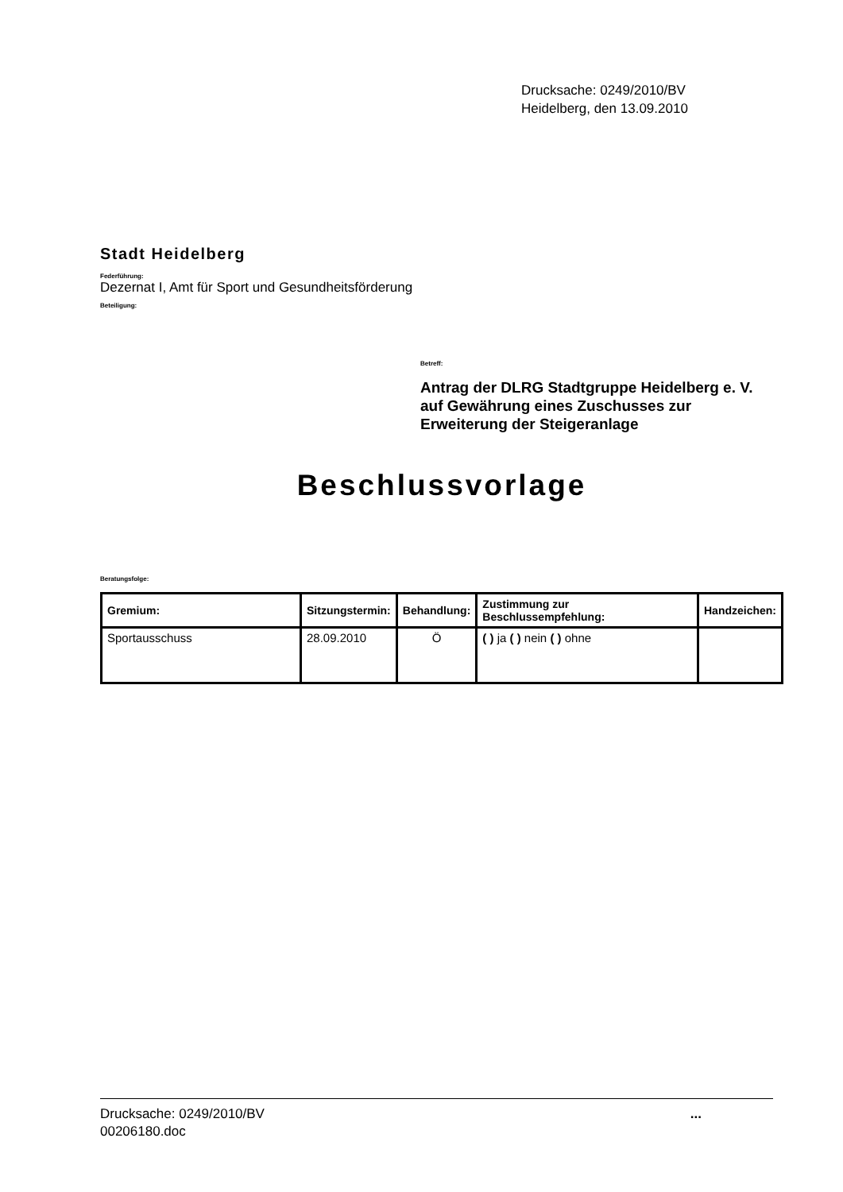Drucksache: 0249/2010/BV
Heidelberg, den 13.09.2010
Stadt Heidelberg
Federführung:
Dezernat I, Amt für Sport und Gesundheitsförderung
Beteiligung:
Betreff:
Antrag der DLRG Stadtgruppe Heidelberg e. V. auf Gewährung eines Zuschusses zur Erweiterung der Steigeranlage
Beschlussvorlage
Beratungsfolge:
| Gremium: | Sitzungstermin: | Behandlung: | Zustimmung zur Beschlussempfehlung: | Handzeichen: |
| --- | --- | --- | --- | --- |
| Sportausschuss | 28.09.2010 | Ö | ( ) ja ( ) nein ( ) ohne | |
Drucksache: 0249/2010/BV
00206180.doc
...